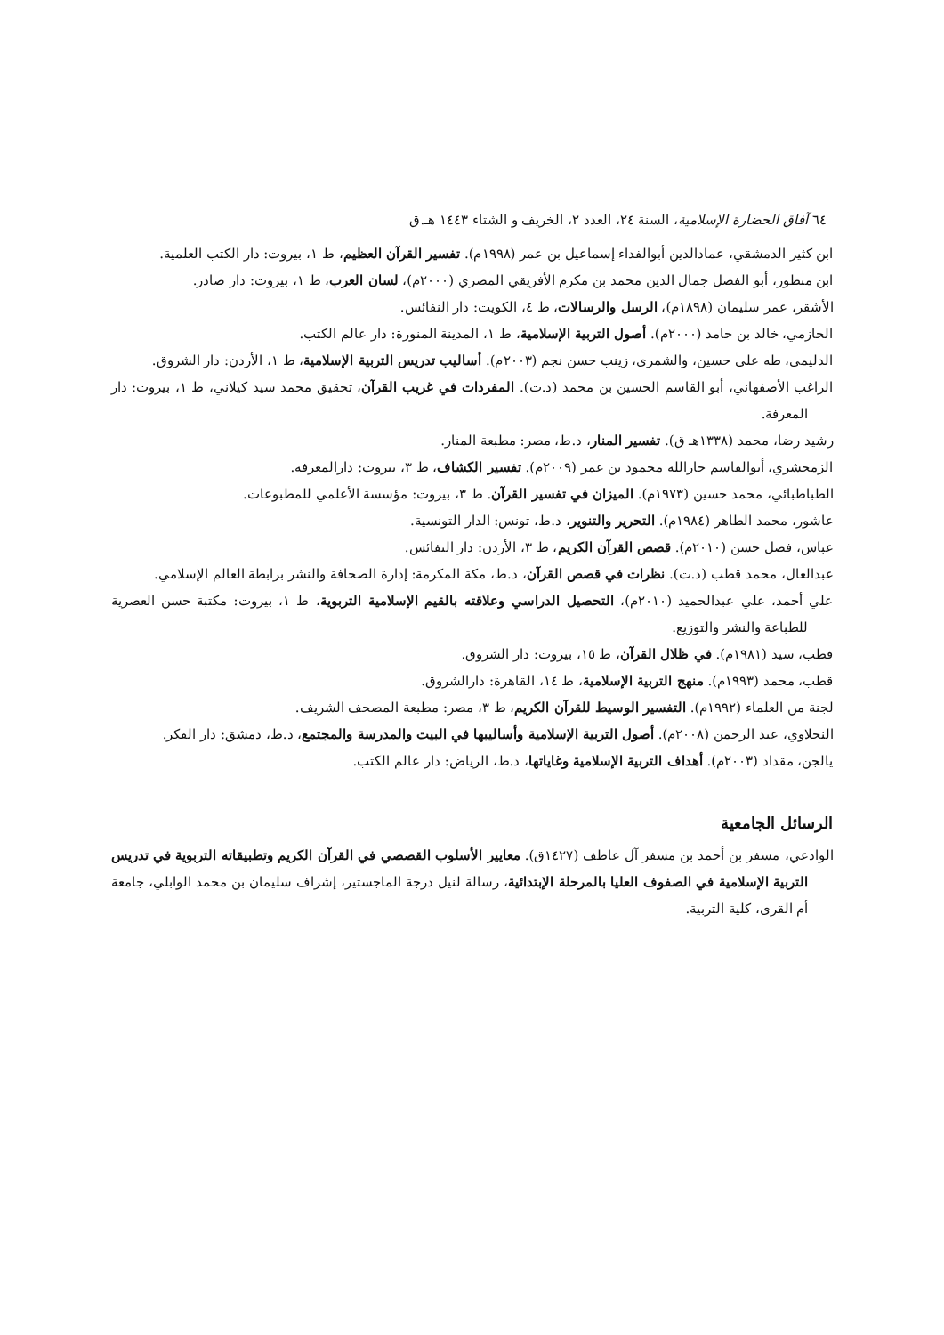٦٤ آفاق الحضارة الإسلامية، السنة ٢٤، العدد ٢، الخريف و الشتاء ١٤٤٣ هـ.ق
ابن كثير الدمشقي، عمادالدين أبوالفداء إسماعيل بن عمر (١٩٩٨م). تفسير القرآن العظيم، ط ١، بيروت: دار الكتب العلمية.
ابن منظور، أبو الفضل جمال الدين محمد بن مكرم الأفريقي المصري (٢٠٠٠م)، لسان العرب، ط ١، بيروت: دار صادر.
الأشقر، عمر سليمان (١٨٩٨م)، الرسل والرسالات، ط ٤، الكويت: دار النفائس.
الحازمي، خالد بن حامد (٢٠٠٠م). أصول التربية الإسلامية، ط ١، المدينة المنورة: دار عالم الكتب.
الدليمي، طه علي حسين، والشمري، زينب حسن نجم (٢٠٠٣م). أساليب تدريس التربية الإسلامية، ط ١، الأردن: دار الشروق.
الراغب الأصفهاني، أبو القاسم الحسين بن محمد (د.ت). المفردات في غريب القرآن، تحقيق محمد سيد كيلاني، ط ١، بيروت: دار المعرفة.
رشيد رضا، محمد (١٣٣٨هـ ق). تفسير المنار، د.ط، مصر: مطبعة المنار.
الزمخشري، أبوالقاسم جارالله محمود بن عمر (٢٠٠٩م). تفسير الكشاف، ط ٣، بيروت: دارالمعرفة.
الطباطبائي، محمد حسين (١٩٧٣م). الميزان في تفسير القرآن. ط ٣، بيروت: مؤسسة الأعلمي للمطبوعات.
عاشور، محمد الطاهر (١٩٨٤م). التحرير والتنوير، د.ط، تونس: الدار التونسية.
عباس، فضل حسن (٢٠١٠م). قصص القرآن الكريم، ط ٣، الأردن: دار النفائس.
عبدالعال، محمد قطب (د.ت). نظرات في قصص القرآن، د.ط، مكة المكرمة: إدارة الصحافة والنشر برابطة العالم الإسلامي.
علي أحمد، علي عبدالحميد (٢٠١٠م)، التحصيل الدراسي وعلاقته بالقيم الإسلامية التربوية، ط ١، بيروت: مكتبة حسن العصرية للطباعة والنشر والتوزيع.
قطب، سيد (١٩٨١م). في ظلال القرآن، ط ١٥، بيروت: دار الشروق.
قطب، محمد (١٩٩٣م). منهج التربية الإسلامية، ط ١٤، القاهرة: دارالشروق.
لجنة من العلماء (١٩٩٢م). التفسير الوسيط للقرآن الكريم، ط ٣، مصر: مطبعة المصحف الشريف.
النحلاوي، عبد الرحمن (٢٠٠٨م). أصول التربية الإسلامية وأساليبها في البيت والمدرسة والمجتمع، د.ط، دمشق: دار الفكر.
يالجن، مقداد (٢٠٠٣م). أهداف التربية الإسلامية وغاياتها، د.ط، الرياض: دار عالم الكتب.
الرسائل الجامعية
الوادعي، مسفر بن أحمد بن مسفر آل عاطف (١٤٢٧ق). معايير الأسلوب القصصي في القرآن الكريم وتطبيقاته التربوية في تدريس التربية الإسلامية في الصفوف العليا بالمرحلة الإبتدائية، رسالة لنيل درجة الماجستير، إشراف سليمان بن محمد الوابلي، جامعة أم القرى، كلية التربية.